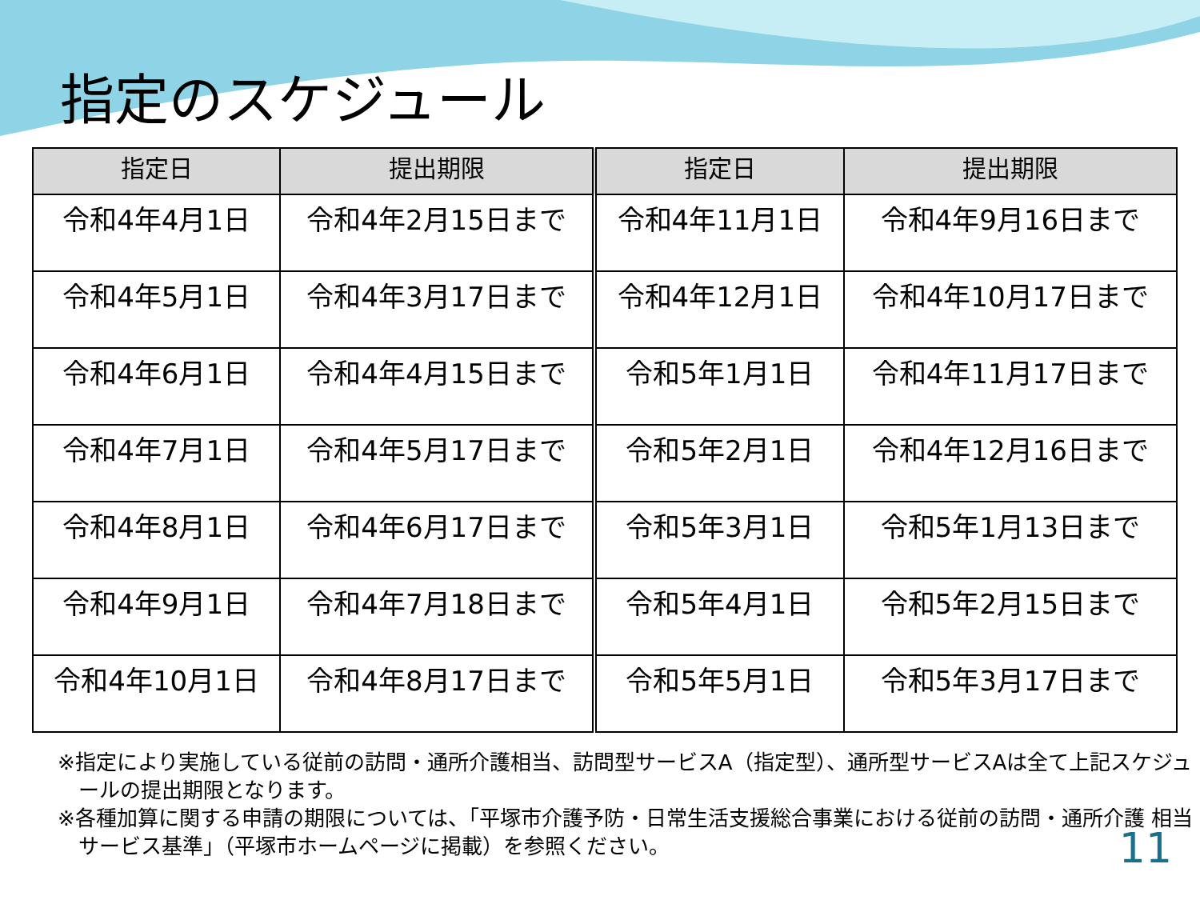指定のスケジュール
| 指定日 | 提出期限 | 指定日 | 提出期限 |
| --- | --- | --- | --- |
| 令和4年4月1日 | 令和4年2月15日まで | 令和4年11月1日 | 令和4年9月16日まで |
| 令和4年5月1日 | 令和4年3月17日まで | 令和4年12月1日 | 令和4年10月17日まで |
| 令和4年6月1日 | 令和4年4月15日まで | 令和5年1月1日 | 令和4年11月17日まで |
| 令和4年7月1日 | 令和4年5月17日まで | 令和5年2月1日 | 令和4年12月16日まで |
| 令和4年8月1日 | 令和4年6月17日まで | 令和5年3月1日 | 令和5年1月13日まで |
| 令和4年9月1日 | 令和4年7月18日まで | 令和5年4月1日 | 令和5年2月15日まで |
| 令和4年10月1日 | 令和4年8月17日まで | 令和5年5月1日 | 令和5年3月17日まで |
※指定により実施している従前の訪問・通所介護相当、訪問型サービスA（指定型）、通所型サービスAは全て上記スケジュールの提出期限となります。
※各種加算に関する申請の期限については、「平塚市介護予防・日常生活支援総合事業における従前の訪問・通所介護 相当サービス基準」（平塚市ホームページに掲載）を参照ください。
11